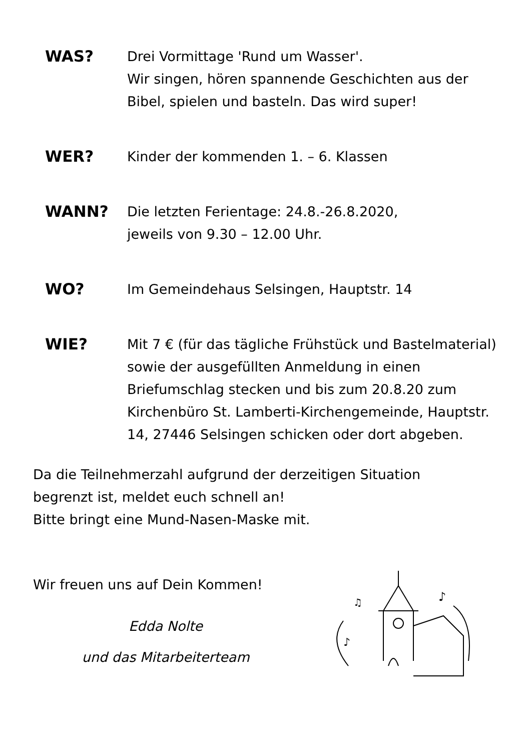WAS? Drei Vormittage 'Rund um Wasser'.
Wir singen, hören spannende Geschichten aus der Bibel, spielen und basteln. Das wird super!
WER? Kinder der kommenden 1. – 6. Klassen
WANN? Die letzten Ferientage: 24.8.-26.8.2020,
jeweils von 9.30 – 12.00 Uhr.
WO? Im Gemeindehaus Selsingen, Hauptstr. 14
WIE? Mit 7 € (für das tägliche Frühstück und Bastelmaterial) sowie der ausgefüllten Anmeldung in einen Briefumschlag stecken und bis zum 20.8.20 zum Kirchenbüro St. Lamberti-Kirchengemeinde, Hauptstr. 14, 27446 Selsingen schicken oder dort abgeben.
Da die Teilnehmerzahl aufgrund der derzeitigen Situation
begrenzt ist, meldet euch schnell an!
Bitte bringt eine Mund-Nasen-Maske mit.
Wir freuen uns auf Dein Kommen!
Edda Nolte
und das Mitarbeiterteam
♪
♫
♪